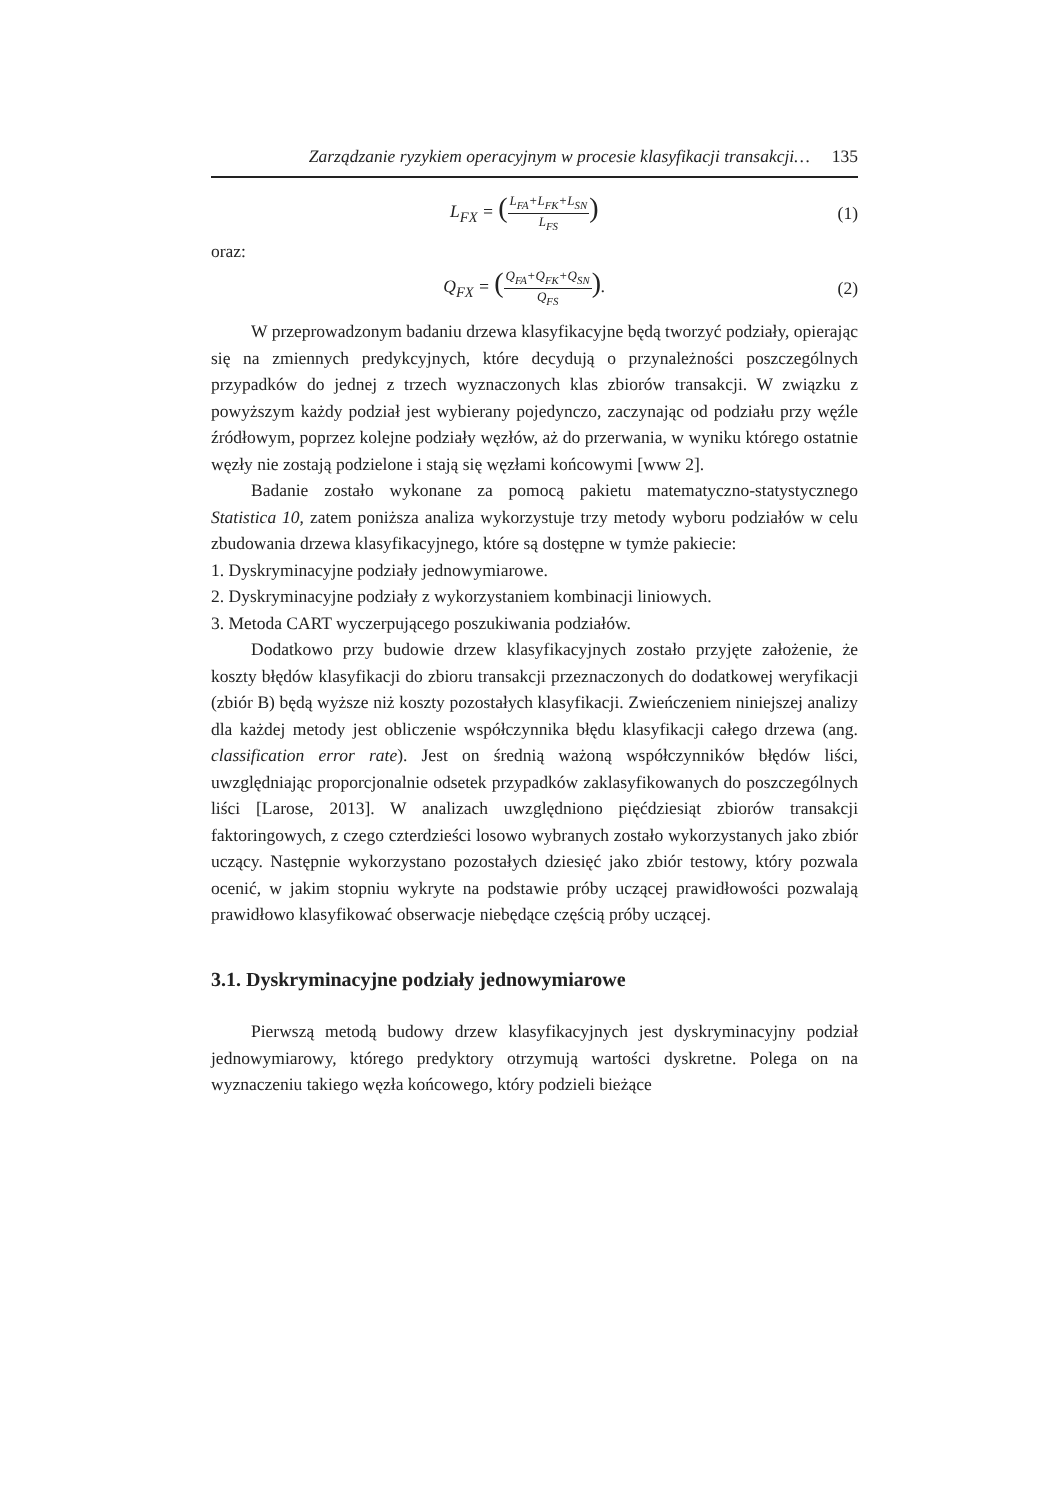Zarządzanie ryzykiem operacyjnym w procesie klasyfikacji transakcji… 135
L<sub>FX</sub> = (L<sub>FA</sub>+L<sub>FK</sub>+L<sub>SN</sub> L<sub>FS</sub>) (1)
oraz:
Q<sub>FX</sub> = (Q<sub>FA</sub>+Q<sub>FK</sub>+Q<sub>SN</sub> Q<sub>FS</sub>). (2)
W przeprowadzonym badaniu drzewa klasyfikacyjne będą tworzyć podziały, opierając się na zmiennych predykcyjnych, które decydują o przynależności poszczególnych przypadków do jednej z trzech wyznaczonych klas zbiorów transakcji. W związku z powyższym każdy podział jest wybierany pojedynczo, zaczynając od podziału przy węźle źródłowym, poprzez kolejne podziały węzłów, aż do przerwania, w wyniku którego ostatnie węzły nie zostają podzielone i stają się węzłami końcowymi [www 2].
Badanie zostało wykonane za pomocą pakietu matematyczno-statystycznego Statistica 10, zatem poniższa analiza wykorzystuje trzy metody wyboru podziałów w celu zbudowania drzewa klasyfikacyjnego, które są dostępne w tymże pakiecie:
1. Dyskryminacyjne podziały jednowymiarowe.
2. Dyskryminacyjne podziały z wykorzystaniem kombinacji liniowych.
3. Metoda CART wyczerpującego poszukiwania podziałów.
Dodatkowo przy budowie drzew klasyfikacyjnych zostało przyjęte założenie, że koszty błędów klasyfikacji do zbioru transakcji przeznaczonych do dodatkowej weryfikacji (zbiór B) będą wyższe niż koszty pozostałych klasyfikacji. Zwieńczeniem niniejszej analizy dla każdej metody jest obliczenie współczynnika błędu klasyfikacji całego drzewa (ang. classification error rate). Jest on średnią ważoną współczynników błędów liści, uwzględniając proporcjonalnie odsetek przypadków zaklasyfikowanych do poszczególnych liści [Larose, 2013]. W analizach uwzględniono pięćdziesiąt zbiorów transakcji faktoringowych, z czego czterdzieści losowo wybranych zostało wykorzystanych jako zbiór uczący. Następnie wykorzystano pozostałych dziesięć jako zbiór testowy, który pozwala ocenić, w jakim stopniu wykryte na podstawie próby uczącej prawidłowości pozwalają prawidłowo klasyfikować obserwacje niebędące częścią próby uczącej.
3.1. Dyskryminacyjne podziały jednowymiarowe
Pierwszą metodą budowy drzew klasyfikacyjnych jest dyskryminacyjny podział jednowymiarowy, którego predyktory otrzymują wartości dyskretne. Polega on na wyznaczeniu takiego węzła końcowego, który podzieli bieżące